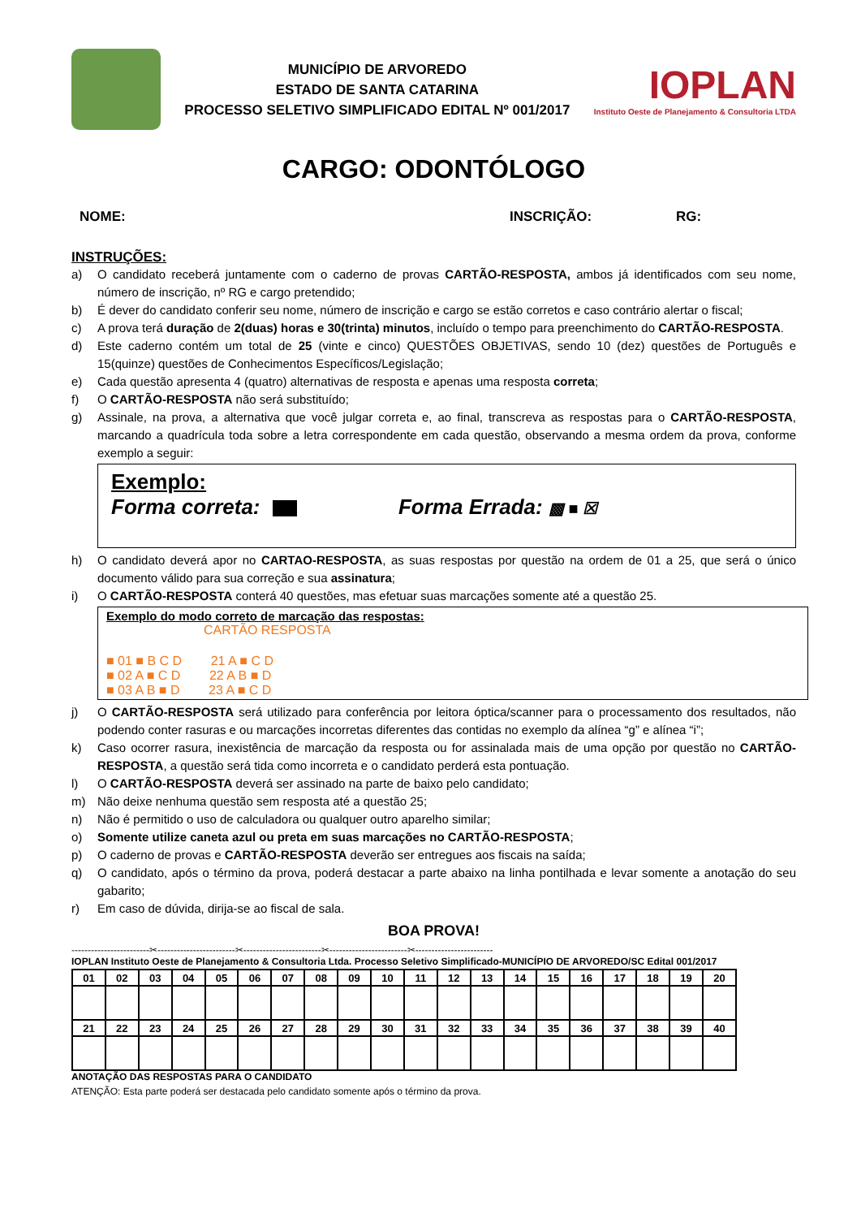MUNICÍPIO DE ARVOREDO
ESTADO DE SANTA CATARINA
PROCESSO SELETIVO SIMPLIFICADO EDITAL Nº 001/2017
IOPLAN
Instituto Oeste de Planejamento & Consultoria LTDA
CARGO: ODONTÓLOGO
NOME: INSCRIÇÃO: RG:
INSTRUÇÕES:
a) O candidato receberá juntamente com o caderno de provas CARTÃO-RESPOSTA, ambos já identificados com seu nome, número de inscrição, nº RG e cargo pretendido;
b) É dever do candidato conferir seu nome, número de inscrição e cargo se estão corretos e caso contrário alertar o fiscal;
c) A prova terá duração de 2(duas) horas e 30(trinta) minutos, incluído o tempo para preenchimento do CARTÃO-RESPOSTA.
d) Este caderno contém um total de 25 (vinte e cinco) QUESTÕES OBJETIVAS, sendo 10 (dez) questões de Português e 15(quinze) questões de Conhecimentos Específicos/Legislação;
e) Cada questão apresenta 4 (quatro) alternativas de resposta e apenas uma resposta correta;
f) O CARTÃO-RESPOSTA não será substituído;
g) Assinale, na prova, a alternativa que você julgar correta e, ao final, transcreva as respostas para o CARTÃO-RESPOSTA, marcando a quadrícula toda sobre a letra correspondente em cada questão, observando a mesma ordem da prova, conforme exemplo a seguir:
Exemplo:
Forma correta: Forma Errada: ▩ ■ ☒
h) O candidato deverá apor no CARTAO-RESPOSTA, as suas respostas por questão na ordem de 01 a 25, que será o único documento válido para sua correção e sua assinatura;
i) O CARTÃO-RESPOSTA conterá 40 questões, mas efetuar suas marcações somente até a questão 25.
Exemplo do modo correto de marcação das respostas:
CARTÃO RESPOSTA
■ 01 ■ B C D 21 A ■ C D
■ 02 A ■ C D 22 A B ■ D
■ 03 A B ■ D 23 A ■ C D
j) O CARTÃO-RESPOSTA será utilizado para conferência por leitora óptica/scanner para o processamento dos resultados, não podendo conter rasuras e ou marcações incorretas diferentes das contidas no exemplo da alínea “g” e alínea “i”;
k) Caso ocorrer rasura, inexistência de marcação da resposta ou for assinalada mais de uma opção por questão no CARTÃO-RESPOSTA, a questão será tida como incorreta e o candidato perderá esta pontuação.
l) O CARTÃO-RESPOSTA deverá ser assinado na parte de baixo pelo candidato;
m) Não deixe nenhuma questão sem resposta até a questão 25;
n) Não é permitido o uso de calculadora ou qualquer outro aparelho similar;
o) Somente utilize caneta azul ou preta em suas marcações no CARTÃO-RESPOSTA;
p) O caderno de provas e CARTÃO-RESPOSTA deverão ser entregues aos fiscais na saída;
q) O candidato, após o término da prova, poderá destacar a parte abaixo na linha pontilhada e levar somente a anotação do seu gabarito;
r) Em caso de dúvida, dirija-se ao fiscal de sala.
BOA PROVA!
------------------------✂------------------------✂------------------------✂------------------------✂------------------------
IOPLAN Instituto Oeste de Planejamento & Consultoria Ltda. Processo Seletivo Simplificado-MUNICÍPIO DE ARVOREDO/SC Edital 001/2017
| 01 | 02 | 03 | 04 | 05 | 06 | 07 | 08 | 09 | 10 | 11 | 12 | 13 | 14 | 15 | 16 | 17 | 18 | 19 | 20 |
| 21 | 22 | 23 | 24 | 25 | 26 | 27 | 28 | 29 | 30 | 31 | 32 | 33 | 34 | 35 | 36 | 37 | 38 | 39 | 40 |
ANOTAÇÃO DAS RESPOSTAS PARA O CANDIDATO
ATENÇÃO: Esta parte poderá ser destacada pelo candidato somente após o término da prova.